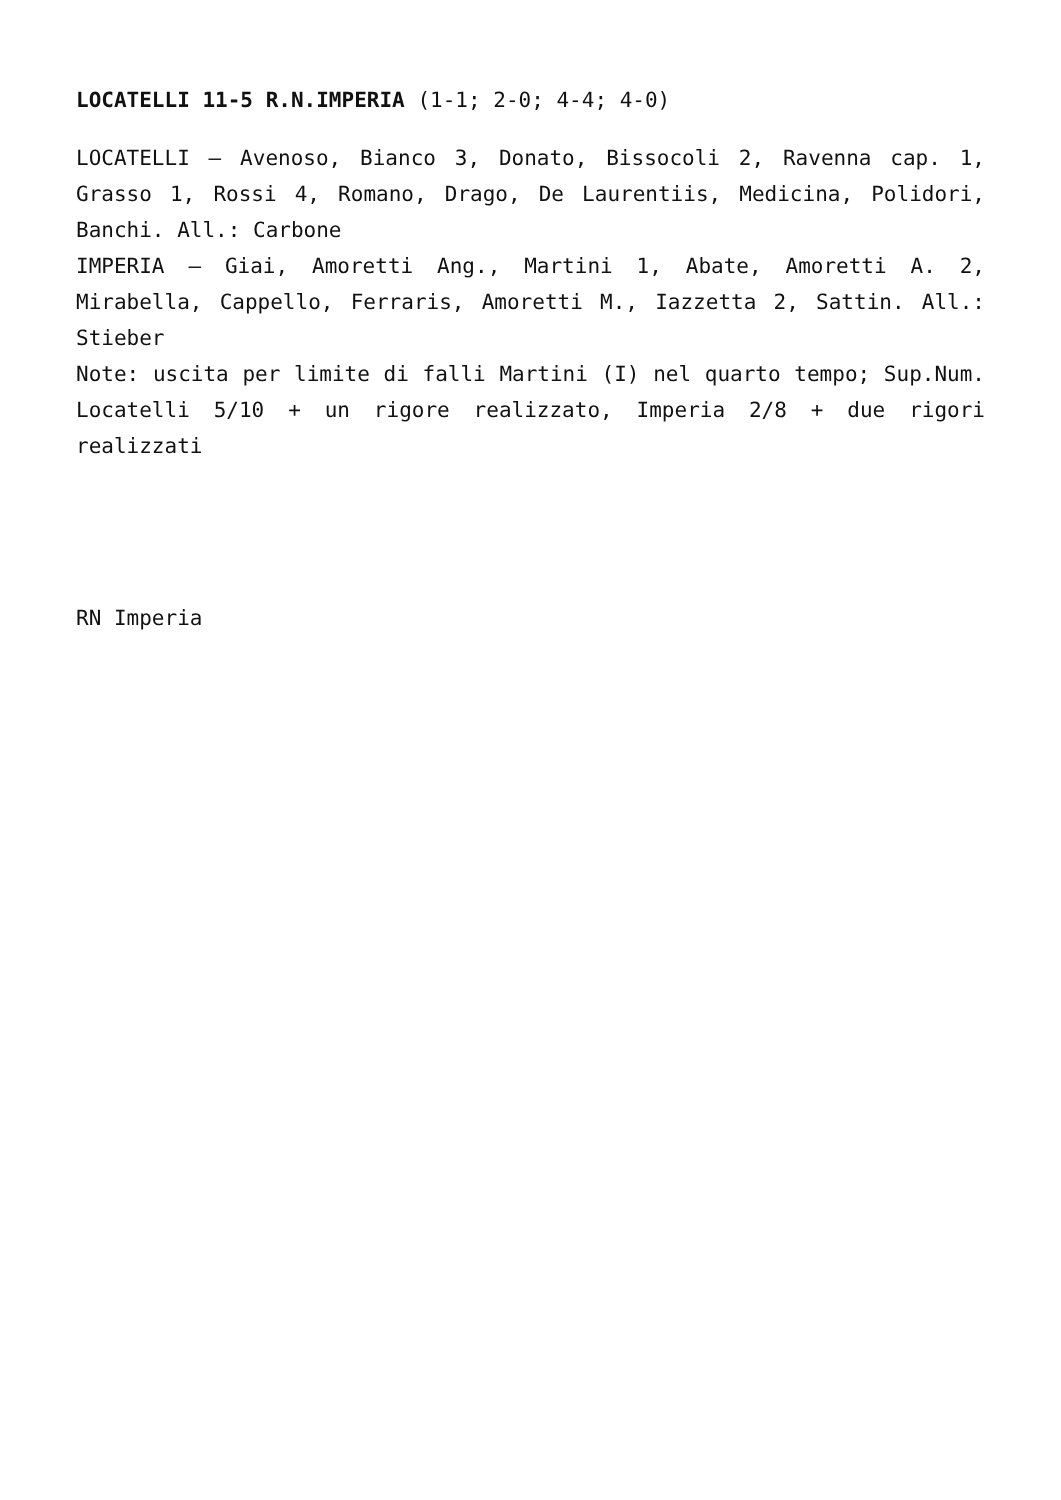LOCATELLI 11-5 R.N.IMPERIA (1-1; 2-0; 4-4; 4-0)
LOCATELLI – Avenoso, Bianco 3, Donato, Bissocoli 2, Ravenna cap. 1, Grasso 1, Rossi 4, Romano, Drago, De Laurentiis, Medicina, Polidori, Banchi. All.: Carbone
IMPERIA – Giai, Amoretti Ang., Martini 1, Abate, Amoretti A. 2, Mirabella, Cappello, Ferraris, Amoretti M., Iazzetta 2, Sattin. All.: Stieber
Note: uscita per limite di falli Martini (I) nel quarto tempo; Sup.Num. Locatelli 5/10 + un rigore realizzato, Imperia 2/8 + due rigori realizzati
RN Imperia